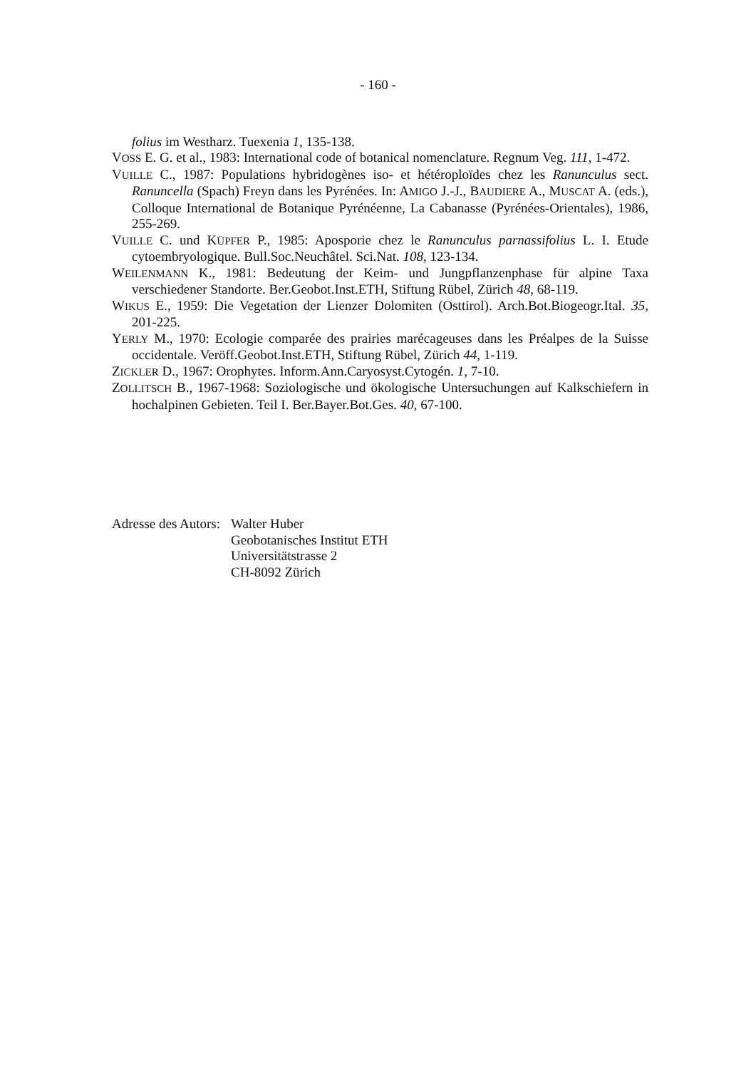- 160 -
folius im Westharz. Tuexenia 1, 135-138.
VOSS E. G. et al., 1983: International code of botanical nomenclature. Regnum Veg. 111, 1-472.
VUILLE C., 1987: Populations hybridogènes iso- et hétéroploïdes chez les Ranunculus sect. Ranuncella (Spach) Freyn dans les Pyrénées. In: AMIGO J.-J., BAUDIERE A., MUSCAT A. (eds.), Colloque International de Botanique Pyrénéenne, La Cabanasse (Pyrénées-Orientales), 1986, 255-269.
VUILLE C. und KÜPFER P., 1985: Aposporie chez le Ranunculus parnassifolius L. I. Etude cytoembryologique. Bull.Soc.Neuchâtel. Sci.Nat. 108, 123-134.
WEILENMANN K., 1981: Bedeutung der Keim- und Jungpflanzenphase für alpine Taxa verschiedener Standorte. Ber.Geobot.Inst.ETH, Stiftung Rübel, Zürich 48, 68-119.
WIKUS E., 1959: Die Vegetation der Lienzer Dolomiten (Osttirol). Arch.Bot.Biogeogr.Ital. 35, 201-225.
YERLY M., 1970: Ecologie comparée des prairies marécageuses dans les Préalpes de la Suisse occidentale. Veröff.Geobot.Inst.ETH, Stiftung Rübel, Zürich 44, 1-119.
ZICKLER D., 1967: Orophytes. Inform.Ann.Caryosyst.Cytogén. 1, 7-10.
ZOLLITSCH B., 1967-1968: Soziologische und ökologische Untersuchungen auf Kalkschiefern in hochalpinen Gebieten. Teil I. Ber.Bayer.Bot.Ges. 40, 67-100.
Adresse des Autors:
Walter Huber
Geobotanisches Institut ETH
Universitätstrasse 2
CH-8092 Zürich